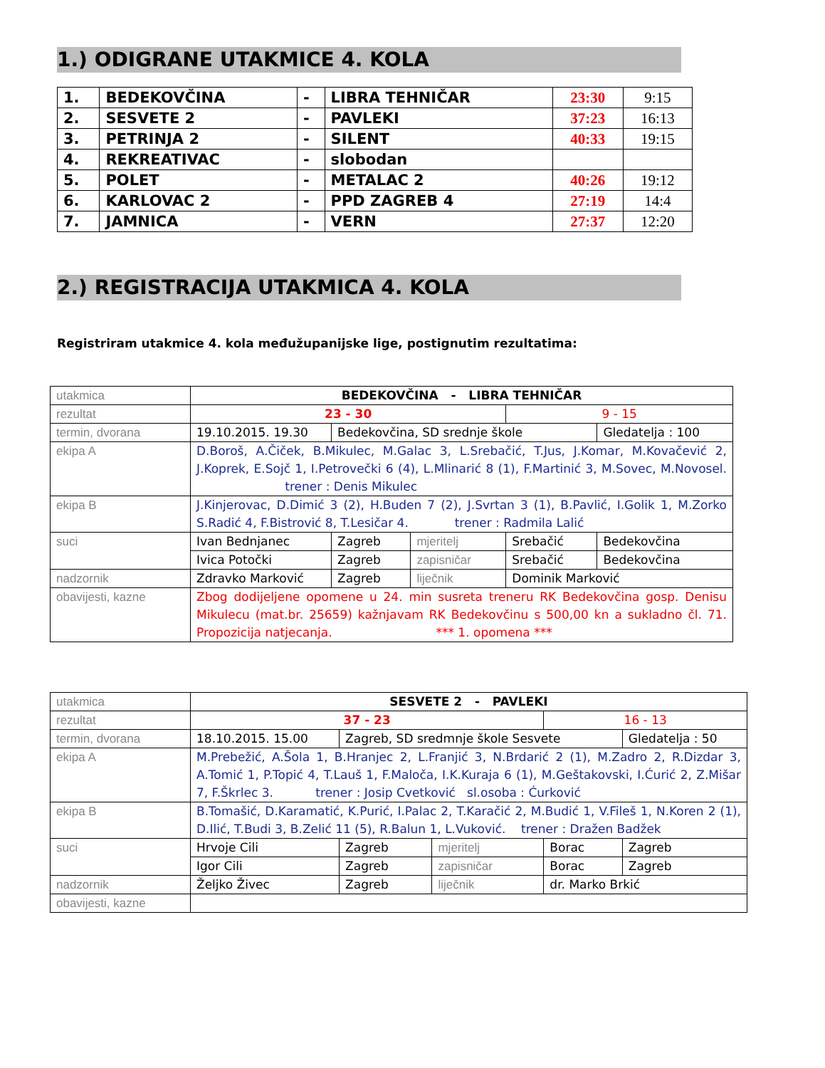1.) ODIGRANE UTAKMICE 4. KOLA
| 1. | BEDEKOVČINA | - | LIBRA TEHNIČAR | 23:30 | 9:15 |
| 2. | SESVETE 2 | - | PAVLEKI | 37:23 | 16:13 |
| 3. | PETRINJA 2 | - | SILENT | 40:33 | 19:15 |
| 4. | REKREATIVAC | - | slobodan | | |
| 5. | POLET | - | METALAC 2 | 40:26 | 19:12 |
| 6. | KARLOVAC 2 | - | PPD ZAGREB 4 | 27:19 | 14:4 |
| 7. | JAMNICA | - | VERN | 27:37 | 12:20 |
2.) REGISTRACIJA UTAKMICA 4. KOLA
Registriram utakmice 4. kola međužupanijske lige, postignutim rezultatima:
| utakmica | BEDEKOVČINA - LIBRA TEHNIČAR | | | | |
| rezultat | 23 - 30 | | | 9 - 15 | |
| termin, dvorana | 19.10.2015. 19.30 | Bedekovčina, SD srednje škole | | | Gledatelja : 100 |
| ekipa A | D.Boroš, A.Čiček, B.Mikulec, M.Galac 3, L.Srebačić, T.Jus, J.Komar, M.Kovačević 2, J.Koprek, E.Sojč 1, I.Petrovečki 6 (4), L.Mlinarić 8 (1), F.Martinić 3, M.Sovec, M.Novosel. trener : Denis Mikulec | | | | |
| ekipa B | J.Kinjerovac, D.Dimić 3 (2), H.Buden 7 (2), J.Svrtan 3 (1), B.Pavlić, I.Golik 1, M.Zorko S.Radić 4, F.Bistrović 8, T.Lesičar 4. trener : Radmila Lalić | | | | |
| suci | Ivan Bednjanec | Zagreb | mjeritelj | Srebačić | Bedekovčina |
| | Ivica Potočki | Zagreb | zapisničar | Srebačić | Bedekovčina |
| nadzornik | Zdravko Marković | Zagreb | liječnik | Dominik Marković | |
| obavijesti, kazne | Zbog dodijeljene opomene u 24. min susreta treneru RK Bedekovčina gosp. Denisu Mikulecu (mat.br. 25659) kažnjavam RK Bedekovčinu s 500,00 kn a sukladno čl. 71. Propozicija natjecanja. *** 1. opomena *** | | | | |
| utakmica | SESVETE 2 - PAVLEKI | | | | |
| rezultat | 37 - 23 | | | 16 - 13 | |
| termin, dvorana | 18.10.2015. 15.00 | Zagreb, SD sredmnje škole Sesvete | | | Gledatelja : 50 |
| ekipa A | M.Prebežić, A.Šola 1, B.Hranjec 2, L.Franjić 3, N.Brdarić 2 (1), M.Zadro 2, R.Dizdar 3, A.Tomić 1, P.Topić 4, T.Lauš 1, F.Maloča, I.K.Kuraja 6 (1), M.Geštakovski, I.Ćurić 2, Z.Mišar 7, F.Škrlec 3. trener : Josip Cvetković sl.osoba : Ćurković | | | | |
| ekipa B | B.Tomašić, D.Karamatić, K.Purić, I.Palac 2, T.Karačić 2, M.Budić 1, V.Fileš 1, N.Koren 2 (1), D.Ilić, T.Budi 3, B.Zelić 11 (5), R.Balun 1, L.Vuković. trener : Dražen Badžek | | | | |
| suci | Hrvoje Cili | Zagreb | mjeritelj | Borac | Zagreb |
| | Igor Cili | Zagreb | zapisničar | Borac | Zagreb |
| nadzornik | Željko Živec | Zagreb | liječnik | dr. Marko Brkić | |
| obavijesti, kazne | | | | | |